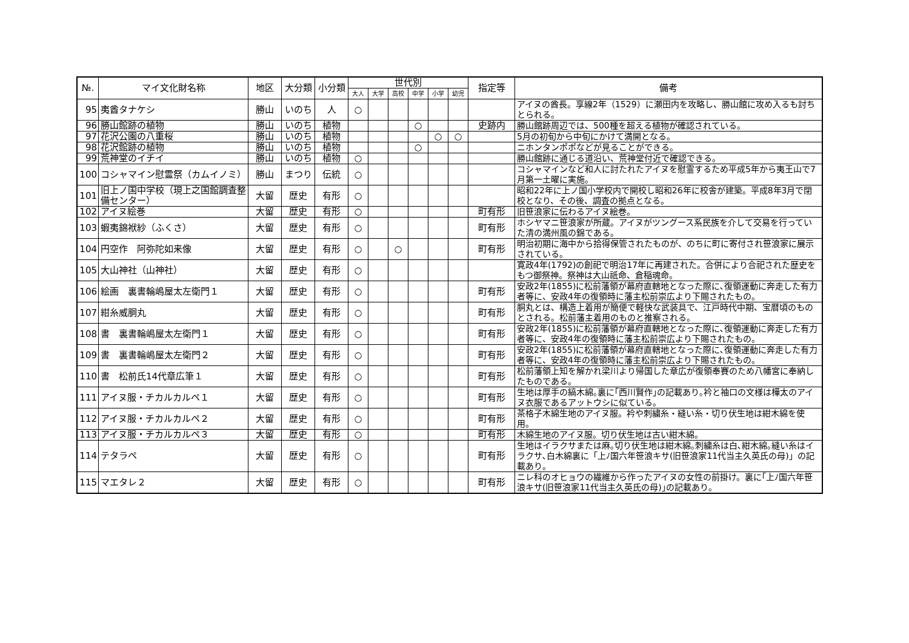| №. | マイ文化財名称 | 地区 | 大分類 | 小分類 | 世代別 | | | | | | 指定等 | 備考 |
| --- | --- | --- | --- | --- | --- | --- | --- | --- | --- | --- | --- | --- |
| | | | | | 大人 | 大学 | 高校 | 中学 | 小学 | 幼児 | | |
| 95 | 夷酋タナケシ | 勝山 | いのち | 人 | ○ | | | | | | | アイヌの酋長。享線2年（1529）に瀬田内を攻略し、勝山館に攻め入るも討ちとられる。 |
| 96 | 勝山館跡の植物 | 勝山 | いのち | 植物 | | | | ○ | | | 史跡内 | 勝山館跡周辺では、500種を超える植物が確認されている。 |
| 97 | 花沢公園の八重桜 | 勝山 | いのち | 植物 | | | | | ○ | ○ | | 5月の初旬から中旬にかけて満開となる。 |
| 98 | 花沢館跡の植物 | 勝山 | いのち | 植物 | | | | ○ | | | | ニホンタンポポなどが見ることができる。 |
| 99 | 荒神堂のイチイ | 勝山 | いのち | 植物 | ○ | | | | | | | 勝山館跡に通じる道沿い、荒神堂付近で確認できる。 |
| 100 | コシャマイン慰霊祭（カムイノミ） | 勝山 | まつり | 伝統 | ○ | | | | | | | コシャマインなど和人に討たれたアイヌを慰霊するため平成5年から夷王山で7月第一土曜に実施。 |
| 101 | 旧上ノ国中学校（現上之国館調査整備センター） | 大留 | 歴史 | 有形 | ○ | | | | | | | 昭和22年に上ノ国小学校内で開校し昭和26年に校舎が建築。平成8年3月で閉校となり、その後、調査の拠点となる。 |
| 102 | アイヌ絵巻 | 大留 | 歴史 | 有形 | ○ | | | | | | 町有形 | 旧笹浪家に伝わるアイヌ絵巻。 |
| 103 | 蝦夷錦袱紗（ふくさ） | 大留 | 歴史 | 有形 | ○ | | | | | | 町有形 | ホシヤマニ笹浪家が所蔵。アイヌがツングース系民族を介して交易を行っていた清の満州風の錦である。 |
| 104 | 円空作 阿弥陀如来像 | 大留 | 歴史 | 有形 | ○ | | ○ | | | | 町有形 | 明治初期に海中から拾得保管されたものが、のちに町に寄付され笹浪家に展示されている。 |
| 105 | 大山神社（山神社） | 大留 | 歴史 | 有形 | ○ | | | | | | | 寛政4年(1792)の創祀で明治17年に再建された。合併により合祀された歴史をもつ御祭神。祭神は大山祇命、倉稲魂命。 |
| 106 | 絵画 裏書輪嶋屋太左衛門１ | 大留 | 歴史 | 有形 | ○ | | | | | | 町有形 | 安政2年(1855)に松前藩領が幕府直轄地となった際に､復領運動に奔走した有力者等に、安政4年の復領時に藩主松前崇広より下賜されたもの。 |
| 107 | 紺糸威胴丸 | 大留 | 歴史 | 有形 | ○ | | | | | | 町有形 | 胴丸とは、構造上着用が簡便で軽快な武装具で、江戸時代中期、宝暦頃のものとされる。松前藩主着用のものと推察される。 |
| 108 | 書 裏書輪嶋屋太左衛門１ | 大留 | 歴史 | 有形 | ○ | | | | | | 町有形 | 安政2年(1855)に松前藩領が幕府直轄地となった際に､復領運動に奔走した有力者等に、安政4年の復領時に藩主松前崇広より下賜されたもの。 |
| 109 | 書 裏書輪嶋屋太左衛門２ | 大留 | 歴史 | 有形 | ○ | | | | | | 町有形 | 安政2年(1855)に松前藩領が幕府直轄地となった際に､復領運動に奔走した有力者等に、安政4年の復領時に藩主松前崇広より下賜されたもの。 |
| 110 | 書 松前氏14代章広筆１ | 大留 | 歴史 | 有形 | ○ | | | | | | 町有形 | 松前藩領上知を解かれ梁川より帰国した章広が復領奉賽のため八幡宮に奉納したものである。 |
| 111 | アイヌ服・チカルカルペ１ | 大留 | 歴史 | 有形 | ○ | | | | | | 町有形 | 生地は厚手の縞木綿｡裏に｢西川賢作｣の記載あり｡衿と袖口の文様は樺太のアイヌ衣服であるアットウシに似ている。 |
| 112 | アイヌ服・チカルカルペ２ | 大留 | 歴史 | 有形 | ○ | | | | | | 町有形 | 茶格子木綿生地のアイヌ服。衿や刺繍糸・縫い糸・切り伏生地は紺木綿を使用。 |
| 113 | アイヌ服・チカルカルペ３ | 大留 | 歴史 | 有形 | ○ | | | | | | 町有形 | 木綿生地のアイヌ服。切り伏生地は古い紺木綿。 |
| 114 | テタラペ | 大留 | 歴史 | 有形 | ○ | | | | | | 町有形 | 生地はイラクサまたは麻｡切り伏生地は紺木綿｡刺繍糸は白､紺木綿｡縫い糸はイラクサ､白木綿裏に「上ﾉ国六年笹浪キサ(旧笹浪家11代当主久英氏の母)」の記載あり。 |
| 115 | マエタレ２ | 大留 | 歴史 | 有形 | ○ | | | | | | 町有形 | ニレ科のオヒョウの繊維から作ったアイヌの女性の前掛け。裏に｢上ﾉ国六年笹浪キサ(旧笹浪家11代当主久英氏の母)｣の記載あり。 |